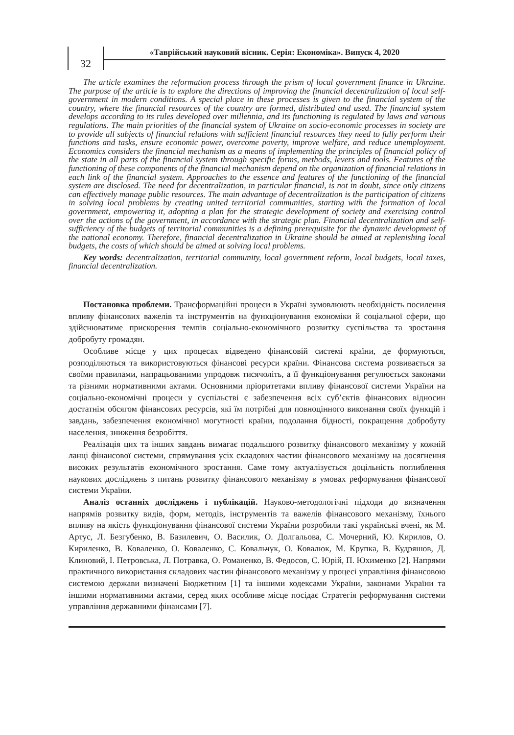32
«Таврійський науковий вісник. Серія: Економіка». Випуск 4, 2020
The article examines the reformation process through the prism of local government finance in Ukraine. The purpose of the article is to explore the directions of improving the financial decentralization of local self-government in modern conditions. A special place in these processes is given to the financial system of the country, where the financial resources of the country are formed, distributed and used. The financial system develops according to its rules developed over millennia, and its functioning is regulated by laws and various regulations. The main priorities of the financial system of Ukraine on socio-economic processes in society are to provide all subjects of financial relations with sufficient financial resources they need to fully perform their functions and tasks, ensure economic power, overcome poverty, improve welfare, and reduce unemployment. Economics considers the financial mechanism as a means of implementing the principles of financial policy of the state in all parts of the financial system through specific forms, methods, levers and tools. Features of the functioning of these components of the financial mechanism depend on the organization of financial relations in each link of the financial system. Approaches to the essence and features of the functioning of the financial system are disclosed. The need for decentralization, in particular financial, is not in doubt, since only citizens can effectively manage public resources. The main advantage of decentralization is the participation of citizens in solving local problems by creating united territorial communities, starting with the formation of local government, empowering it, adopting a plan for the strategic development of society and exercising control over the actions of the government, in accordance with the strategic plan. Financial decentralization and self-sufficiency of the budgets of territorial communities is a defining prerequisite for the dynamic development of the national economy. Therefore, financial decentralization in Ukraine should be aimed at replenishing local budgets, the costs of which should be aimed at solving local problems.
Key words: decentralization, territorial community, local government reform, local budgets, local taxes, financial decentralization.
Постановка проблеми. Трансформаційні процеси в Україні зумовлюють необхідність посилення впливу фінансових важелів та інструментів на функціонування економіки й соціальної сфери, що здійснюватиме прискорення темпів соціально-економічного розвитку суспільства та зростання добробуту громадян.
Особливе місце у цих процесах відведено фінансовій системі країни, де формуються, розподіляються та використовуються фінансові ресурси країни. Фінансова система розвивається за своїми правилами, напрацьованими упродовж тисячоліть, а її функціонування регулюється законами та різними нормативними актами. Основними пріоритетами впливу фінансової системи України на соціально-економічні процеси у суспільстві є забезпечення всіх суб’єктів фінансових відносин достатнім обсягом фінансових ресурсів, які їм потрібні для повноцінного виконання своїх функцій і завдань, забезпечення економічної могутності країни, подолання бідності, покращення добробуту населення, зниження безробіття.
Реалізація цих та інших завдань вимагає подальшого розвитку фінансового механізму у кожній ланці фінансової системи, спрямування усіх складових частин фінансового механізму на досягнення високих результатів економічного зростання. Саме тому актуалізується доцільність поглиблення наукових досліджень з питань розвитку фінансового механізму в умовах реформування фінансової системи України.
Аналіз останніх досліджень і публікацій. Науково-методологічні підходи до визначення напрямів розвитку видів, форм, методів, інструментів та важелів фінансового механізму, їхнього впливу на якість функціонування фінансової системи України розробили такі українські вчені, як М. Артус, Л. Безгубенко, В. Базилевич, О. Василик, О. Долгальова, С. Мочерний, Ю. Кирилов, О. Кириленко, В. Коваленко, О. Коваленко, С. Ковальчук, О. Ковалюк, М. Крупка, В. Кудряшов, Д. Клиновий, І. Петровська, Л. Потравка, О. Романенко, В. Федосов, С. Юрій, П. Юхименко [2]. Напрями практичного використання складових частин фінансового механізму у процесі управління фінансовою системою держави визначені Бюджетним [1] та іншими кодексами України, законами України та іншими нормативними актами, серед яких особливе місце посідає Стратегія реформування системи управління державними фінансами [7].